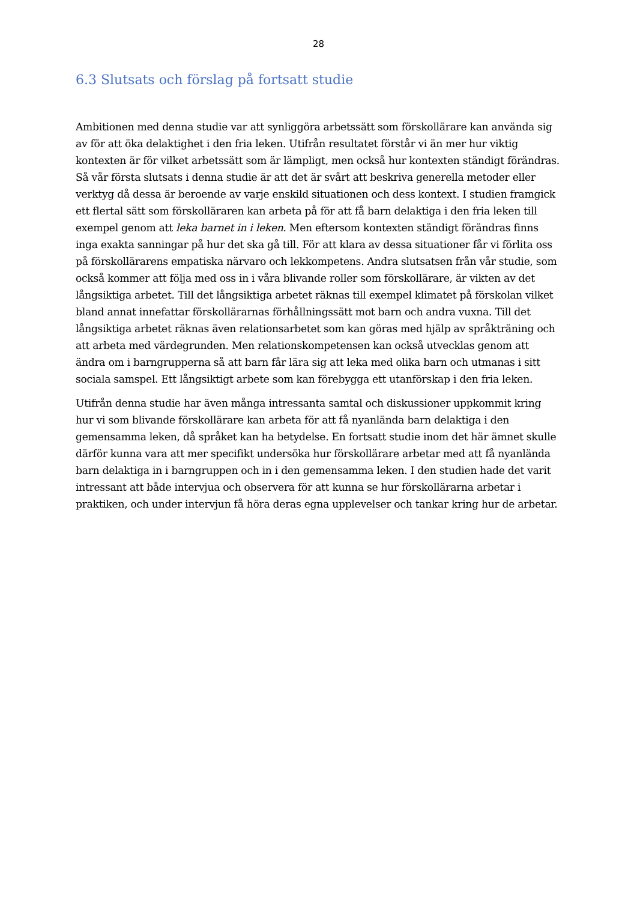28
6.3 Slutsats och förslag på fortsatt studie
Ambitionen med denna studie var att synliggöra arbetssätt som förskollärare kan använda sig av för att öka delaktighet i den fria leken. Utifrån resultatet förstår vi än mer hur viktig kontexten är för vilket arbetssätt som är lämpligt, men också hur kontexten ständigt förändras. Så vår första slutsats i denna studie är att det är svårt att beskriva generella metoder eller verktyg då dessa är beroende av varje enskild situationen och dess kontext. I studien framgick ett flertal sätt som förskolläraren kan arbeta på för att få barn delaktiga i den fria leken till exempel genom att leka barnet in i leken. Men eftersom kontexten ständigt förändras finns inga exakta sanningar på hur det ska gå till. För att klara av dessa situationer får vi förlita oss på förskollärarens empatiska närvaro och lekkompetens. Andra slutsatsen från vår studie, som också kommer att följa med oss in i våra blivande roller som förskollärare, är vikten av det långsiktiga arbetet. Till det långsiktiga arbetet räknas till exempel klimatet på förskolan vilket bland annat innefattar förskollärarnas förhållningssätt mot barn och andra vuxna. Till det långsiktiga arbetet räknas även relationsarbetet som kan göras med hjälp av språkträning och att arbeta med värdegrunden. Men relationskompetensen kan också utvecklas genom att ändra om i barngrupperna så att barn får lära sig att leka med olika barn och utmanas i sitt sociala samspel. Ett långsiktigt arbete som kan förebygga ett utanförskap i den fria leken.
Utifrån denna studie har även många intressanta samtal och diskussioner uppkommit kring hur vi som blivande förskollärare kan arbeta för att få nyanlända barn delaktiga i den gemensamma leken, då språket kan ha betydelse. En fortsatt studie inom det här ämnet skulle därför kunna vara att mer specifikt undersöka hur förskollärare arbetar med att få nyanlända barn delaktiga in i barngruppen och in i den gemensamma leken. I den studien hade det varit intressant att både intervjua och observera för att kunna se hur förskollärarna arbetar i praktiken, och under intervjun få höra deras egna upplevelser och tankar kring hur de arbetar.